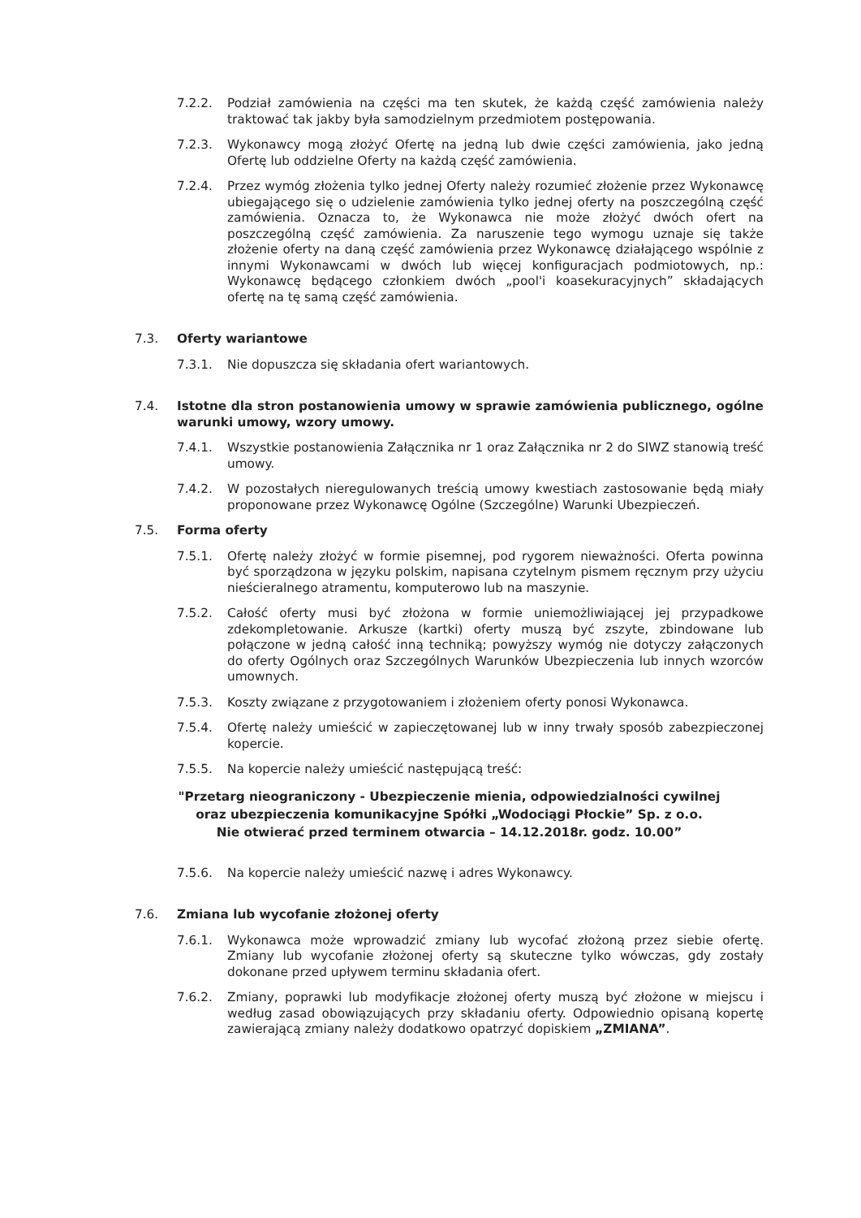7.2.2. Podział zamówienia na części ma ten skutek, że każdą część zamówienia należy traktować tak jakby była samodzielnym przedmiotem postępowania.
7.2.3. Wykonawcy mogą złożyć Ofertę na jedną lub dwie części zamówienia, jako jedną Ofertę lub oddzielne Oferty na każdą część zamówienia.
7.2.4. Przez wymóg złożenia tylko jednej Oferty należy rozumieć złożenie przez Wykonawcę ubiegającego się o udzielenie zamówienia tylko jednej oferty na poszczególną część zamówienia. Oznacza to, że Wykonawca nie może złożyć dwóch ofert na poszczególną część zamówienia. Za naruszenie tego wymogu uznaje się także złożenie oferty na daną część zamówienia przez Wykonawcę działającego wspólnie z innymi Wykonawcami w dwóch lub więcej konfiguracjach podmiotowych, np.: Wykonawcę będącego członkiem dwóch „pool'i koasekuracyjnych” składających ofertę na tę samą część zamówienia.
7.3. Oferty wariantowe
7.3.1. Nie dopuszcza się składania ofert wariantowych.
7.4. Istotne dla stron postanowienia umowy w sprawie zamówienia publicznego, ogólne warunki umowy, wzory umowy.
7.4.1. Wszystkie postanowienia Załącznika nr 1 oraz Załącznika nr 2 do SIWZ stanowią treść umowy.
7.4.2. W pozostałych nieregulowanych treścią umowy kwestiach zastosowanie będą miały proponowane przez Wykonawcę Ogólne (Szczególne) Warunki Ubezpieczeń.
7.5. Forma oferty
7.5.1. Ofertę należy złożyć w formie pisemnej, pod rygorem nieważności. Oferta powinna być sporządzona w języku polskim, napisana czytelnym pismem ręcznym przy użyciu nieścieralnego atramentu, komputerowo lub na maszynie.
7.5.2. Całość oferty musi być złożona w formie uniemożliwiającej jej przypadkowe zdekompletowanie. Arkusze (kartki) oferty muszą być zszyte, zbindowane lub połączone w jedną całość inną techniką; powyższy wymóg nie dotyczy załączonych do oferty Ogólnych oraz Szczególnych Warunków Ubezpieczenia lub innych wzorców umownych.
7.5.3. Koszty związane z przygotowaniem i złożeniem oferty ponosi Wykonawca.
7.5.4. Ofertę należy umieścić w zapieczętowanej lub w inny trwały sposób zabezpieczonej kopercie.
7.5.5. Na kopercie należy umieścić następującą treść:
"Przetarg nieograniczony - Ubezpieczenie mienia, odpowiedzialności cywilnej
oraz ubezpieczenia komunikacyjne Spółki „Wodociągi Płockie” Sp. z o.o.
Nie otwierać przed terminem otwarcia – 14.12.2018r. godz. 10.00”
7.5.6. Na kopercie należy umieścić nazwę i adres Wykonawcy.
7.6. Zmiana lub wycofanie złożonej oferty
7.6.1. Wykonawca może wprowadzić zmiany lub wycofać złożoną przez siebie ofertę. Zmiany lub wycofanie złożonej oferty są skuteczne tylko wówczas, gdy zostały dokonane przed upływem terminu składania ofert.
7.6.2. Zmiany, poprawki lub modyfikacje złożonej oferty muszą być złożone w miejscu i według zasad obowiązujących przy składaniu oferty. Odpowiednio opisaną kopertę zawierającą zmiany należy dodatkowo opatrzyć dopiskiem „ZMIANA”.